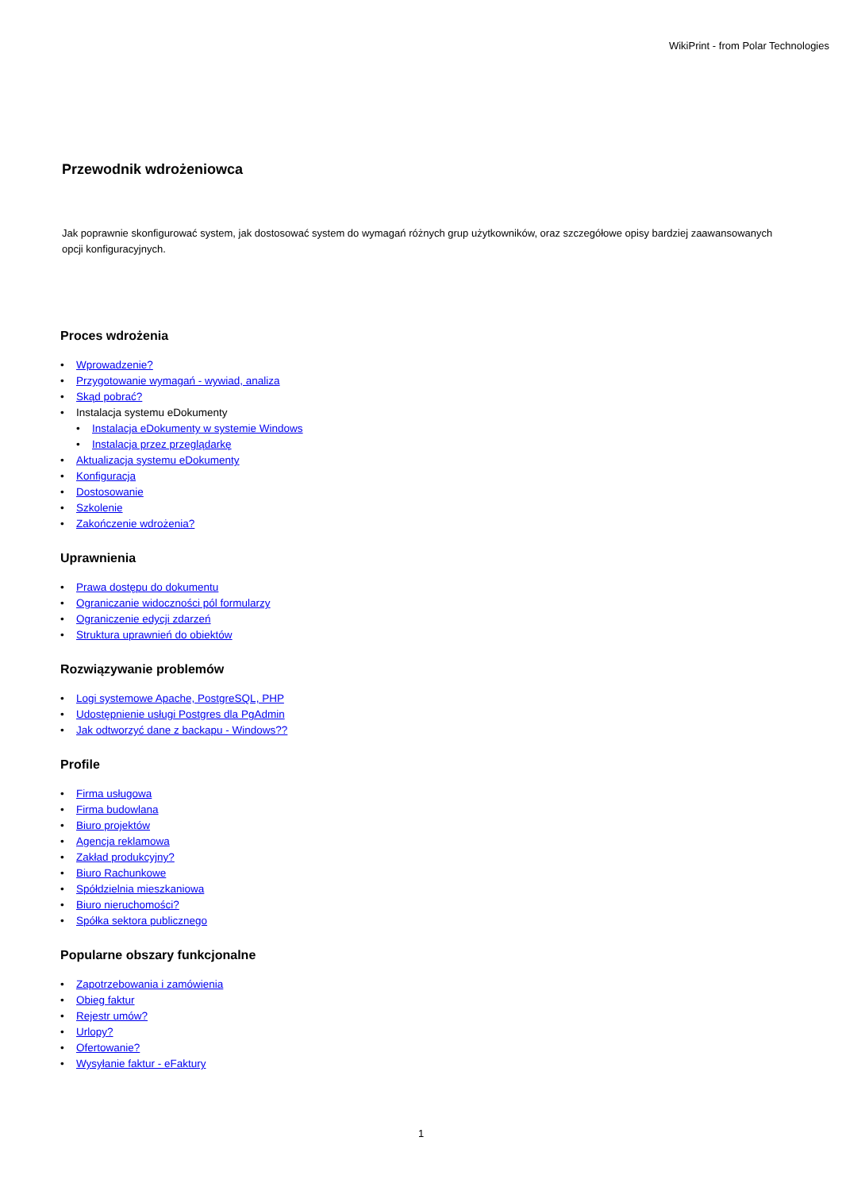WikiPrint - from Polar Technologies
Przewodnik wdrożeniowca
Jak poprawnie skonfigurować system, jak dostosować system do wymagań różnych grup użytkowników, oraz szczegółowe opisy bardziej zaawansowanych opcji konfiguracyjnych.
Proces wdrożenia
• Wprowadzenie?
• Przygotowanie wymagań - wywiad, analiza
• Skąd pobrać?
• Instalacja systemu eDokumenty
• Instalacja eDokumenty w systemie Windows
• Instalacja przez przeglądarkę
• Aktualizacja systemu eDokumenty
• Konfiguracja
• Dostosowanie
• Szkolenie
• Zakończenie wdrożenia?
Uprawnienia
• Prawa dostępu do dokumentu
• Ograniczanie widoczności pól formularzy
• Ograniczenie edycji zdarzeń
• Struktura uprawnień do obiektów
Rozwiązywanie problemów
• Logi systemowe Apache, PostgreSQL, PHP
• Udostępnienie usługi Postgres dla PgAdmin
• Jak odtworzyć dane z backapu - Windows??
Profile
• Firma usługowa
• Firma budowlana
• Biuro projektów
• Agencja reklamowa
• Zakład produkcyjny?
• Biuro Rachunkowe
• Spółdzielnia mieszkaniowa
• Biuro nieruchomości?
• Spółka sektora publicznego
Popularne obszary funkcjonalne
• Zapotrzebowania i zamówienia
• Obieg faktur
• Rejestr umów?
• Urlopy?
• Ofertowanie?
• Wysyłanie faktur - eFaktury
1